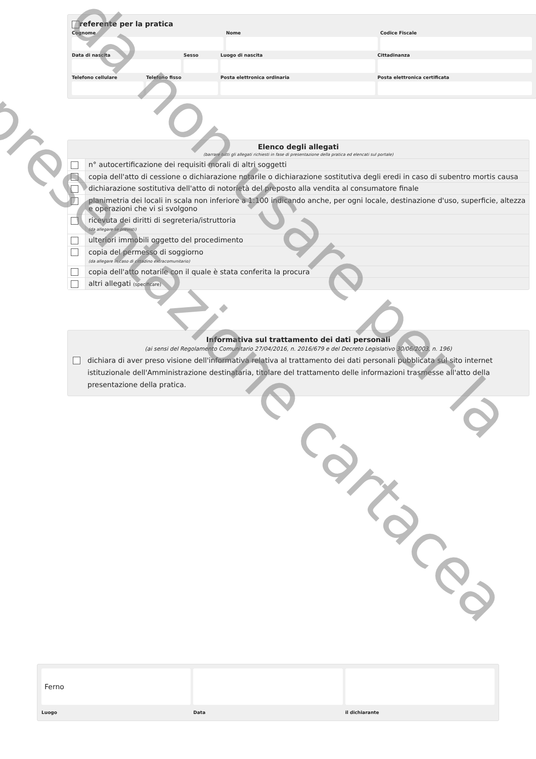referente per la pratica
Cognome
Nome
Codice Fiscale
Data di nascita
Sesso
Luogo di nascita
Cittadinanza
Telefono cellulare
Telefono fisso
Posta elettronica ordinaria
Posta elettronica certificata
Elenco degli allegati
(barrare tutti gli allegati richiesti in fase di presentazione della pratica ed elencati sul portale)
| | n° autocertificazione dei requisiti morali di altri soggetti |
| | copia dell'atto di cessione o dichiarazione notarile o dichiarazione sostitutiva degli eredi in caso di subentro mortis causa |
| | dichiarazione sostitutiva dell'atto di notorietà del preposto alla vendita al consumatore finale |
| | planimetria dei locali in scala non inferiore a 1:100 indicando anche, per ogni locale, destinazione d'uso, superficie, altezza e operazioni che vi si svolgono |
| | ricevuta dei diritti di segreteria/istruttoria (da allegare se previsti) |
| | ulteriori immobili oggetto del procedimento |
| | copia del permesso di soggiorno (da allegare in caso di cittadino extracomunitario) |
| | copia dell'atto notarile con il quale è stata conferita la procura |
| | altri allegati (specificare) |
Informativa sul trattamento dei dati personali
(ai sensi del Regolamento Comunitario 27/04/2016, n. 2016/679 e del Decreto Legislativo 30/06/2003, n. 196)
dichiara di aver preso visione dell'informativa relativa al trattamento dei dati personali pubblicata sul sito internet istituzionale dell'Amministrazione destinataria, titolare del trattamento delle informazioni trasmesse all'atto della presentazione della pratica.
Ferno
Luogo
Data
il dichiarante
da non usare per la
presentazione cartacea